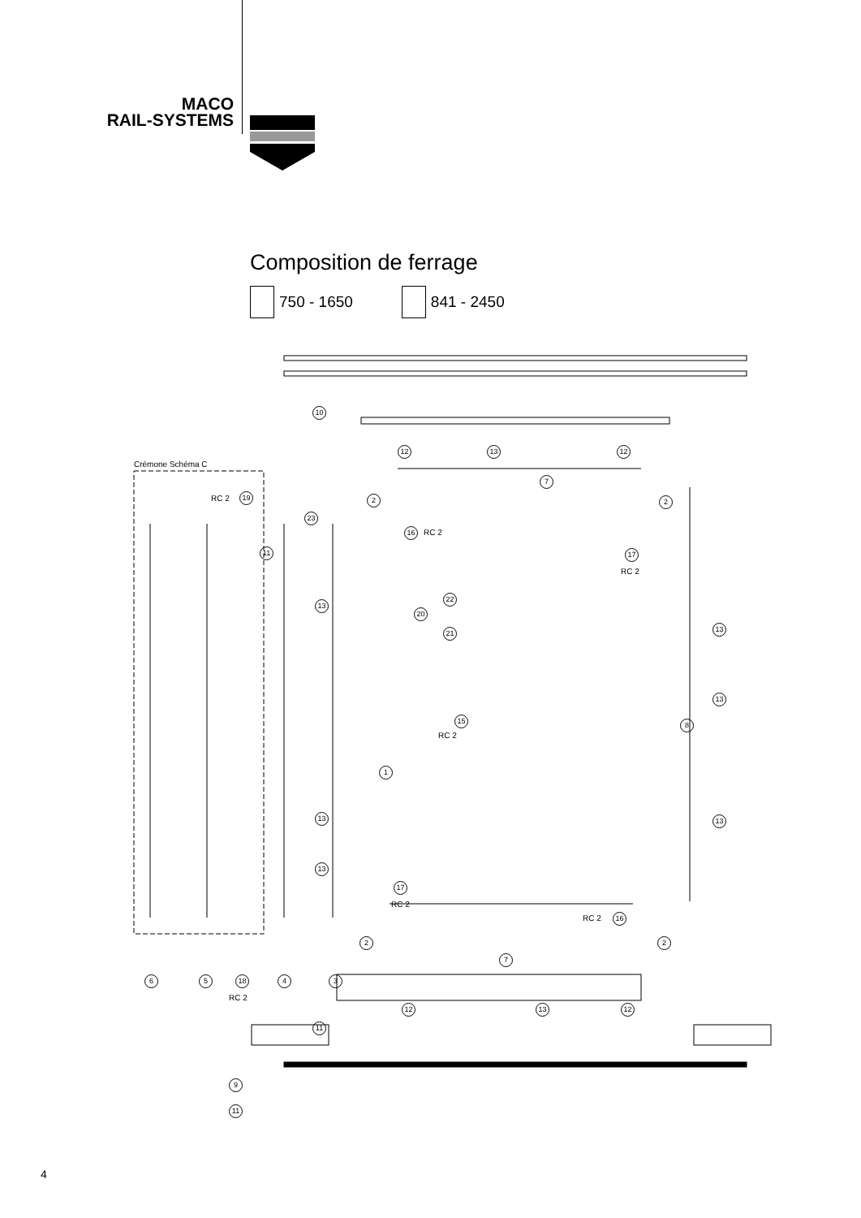MACO
RAIL-SYSTEMS
Composition de ferrage
750 - 1650 841 - 2450
11
10
12 13 12
Crémone Schéma C
RC 2 19
7
2 2
23
16 RC 2
17
RC 2
22
20
21
13
13
13
15
RC 2
8
1
13 13
13
17
RC 2
RC 2 16
2 2
7
6 5 18 4 3
RC 2
12 13 12
11
9
11
4